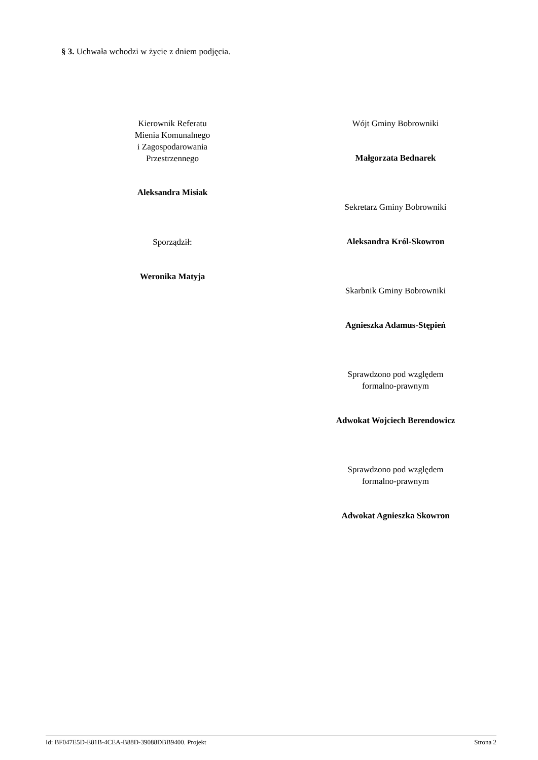§ 3. Uchwała wchodzi w życie z dniem podjęcia.
Kierownik Referatu
Mienia Komunalnego
i Zagospodarowania
Przestrzennego
Aleksandra Misiak
Sporządził:
Weronika Matyja
Wójt Gminy Bobrowniki
Małgorzata Bednarek
Sekretarz Gminy Bobrowniki
Aleksandra Król-Skowron
Skarbnik Gminy Bobrowniki
Agnieszka Adamus-Stępień
Sprawdzono pod względem
formalno-prawnym
Adwokat Wojciech Berendowicz
Sprawdzono pod względem
formalno-prawnym
Adwokat Agnieszka Skowron
Id: BF047E5D-E81B-4CEA-B88D-39088DBB9400. Projekt Strona 2